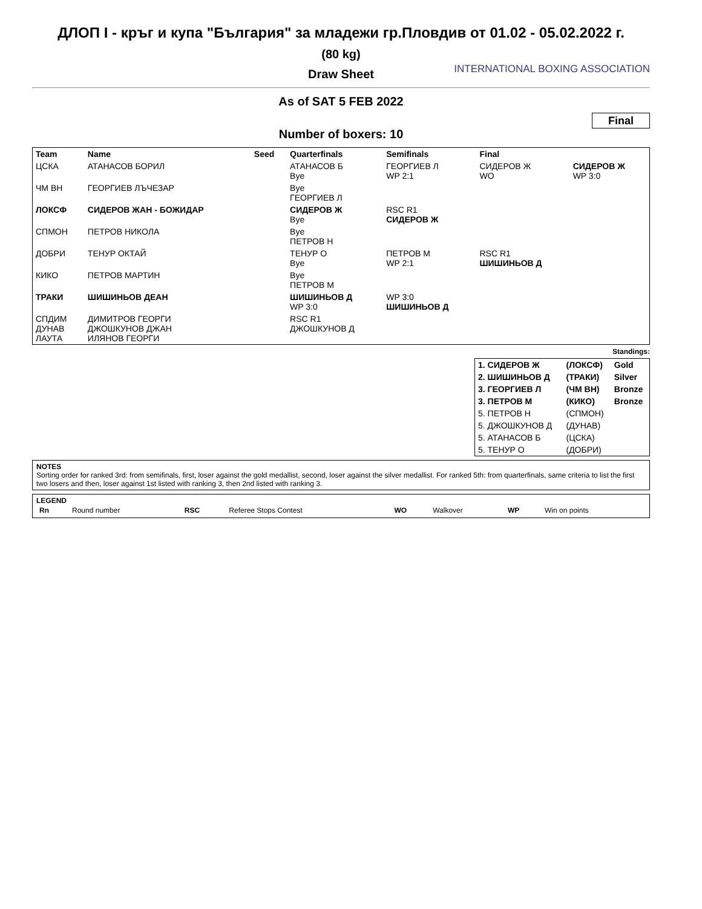ДЛОП I - кръг и купа "България" за младежи гр.Пловдив от 01.02 - 05.02.2022 г.
(80 kg)
Draw Sheet
INTERNATIONAL BOXING ASSOCIATION
As of SAT 5 FEB 2022
Final
Number of boxers: 10
| Team | Name | Seed | Quarterfinals | Semifinals | Final | |
| --- | --- | --- | --- | --- | --- | --- |
| ЦСКА | АТАНАСОВ БОРИЛ | | АТАНАСОВ Б Bye | ГЕОРГИЕВ Л WP 2:1 | СИДЕРОВ Ж WO | СИДЕРОВ Ж WP 3:0 |
| ЧМ ВН | ГЕОРГИЕВ ЛЪЧЕЗАР | | Bye ГЕОРГИЕВ Л | | | |
| ЛОКСФ | СИДЕРОВ ЖАН - БОЖИДАР | | СИДЕРОВ Ж Bye | RSC R1 СИДЕРОВ Ж | | |
| СПМОН | ПЕТРОВ НИКОЛА | | Bye ПЕТРОВ Н | | | |
| ДОБРИ | ТЕНУР ОКТАЙ | | ТЕНУР О Bye | ПЕТРОВ М WP 2:1 | RSC R1 ШИШИНЬОВ Д | |
| КИКО | ПЕТРОВ МАРТИН | | Bye ПЕТРОВ М | | | |
| ТРАКИ | ШИШИНЬОВ ДЕАН | | ШИШИНЬОВ Д WP 3:0 | WP 3:0 ШИШИНЬОВ Д | | |
| СПДИМ ДУНАВ ЛАУТА | ДИМИТРОВ ГЕОРГИ ДЖОШКУНОВ ДЖАН ИЛЯНОВ ГЕОРГИ | | RSC R1 ДЖОШКУНОВ Д | | | |
Standings:
| 1. СИДЕРОВ Ж | (ЛОКСФ) | Gold |
| 2. ШИШИНЬОВ Д | (ТРАКИ) | Silver |
| 3. ГЕОРГИЕВ Л | (ЧМ ВН) | Bronze |
| 3. ПЕТРОВ М | (КИКО) | Bronze |
| 5. ПЕТРОВ Н | (СПМОН) | |
| 5. ДЖОШКУНОВ Д | (ДУНАВ) | |
| 5. АТАНАСОВ Б | (ЦСКА) | |
| 5. ТЕНУР О | (ДОБРИ) | |
NOTES
Sorting order for ranked 3rd: from semifinals, first, loser against the gold medallist, second, loser against the silver medallist. For ranked 5th: from quarterfinals, same criteria to list the first two losers and then, loser against 1st listed with ranking 3, then 2nd listed with ranking 3.
LEGEND
| Rn | Round number | RSC | Referee Stops Contest | WO | Walkover | WP | Win on points |